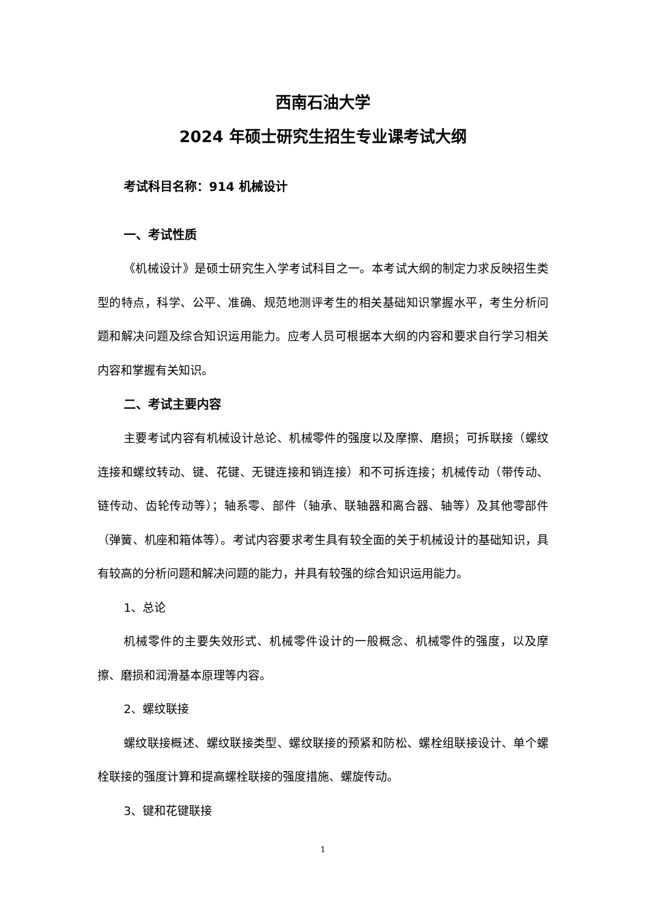西南石油大学
2024 年硕士研究生招生专业课考试大纲
考试科目名称：914 机械设计
一、考试性质
《机械设计》是硕士研究生入学考试科目之一。本考试大纲的制定力求反映招生类型的特点，科学、公平、准确、规范地测评考生的相关基础知识掌握水平，考生分析问题和解决问题及综合知识运用能力。应考人员可根据本大纲的内容和要求自行学习相关内容和掌握有关知识。
二、考试主要内容
主要考试内容有机械设计总论、机械零件的强度以及摩擦、磨损；可拆联接（螺纹连接和螺纹转动、键、花键、无键连接和销连接）和不可拆连接；机械传动（带传动、链传动、齿轮传动等）；轴系零、部件（轴承、联轴器和离合器、轴等）及其他零部件（弹簧、机座和箱体等）。考试内容要求考生具有较全面的关于机械设计的基础知识，具有较高的分析问题和解决问题的能力，并具有较强的综合知识运用能力。
1、总论
机械零件的主要失效形式、机械零件设计的一般概念、机械零件的强度，以及摩擦、磨损和润滑基本原理等内容。
2、螺纹联接
螺纹联接概述、螺纹联接类型、螺纹联接的预紧和防松、螺栓组联接设计、单个螺栓联接的强度计算和提高螺栓联接的强度措施、螺旋传动。
3、键和花键联接
1